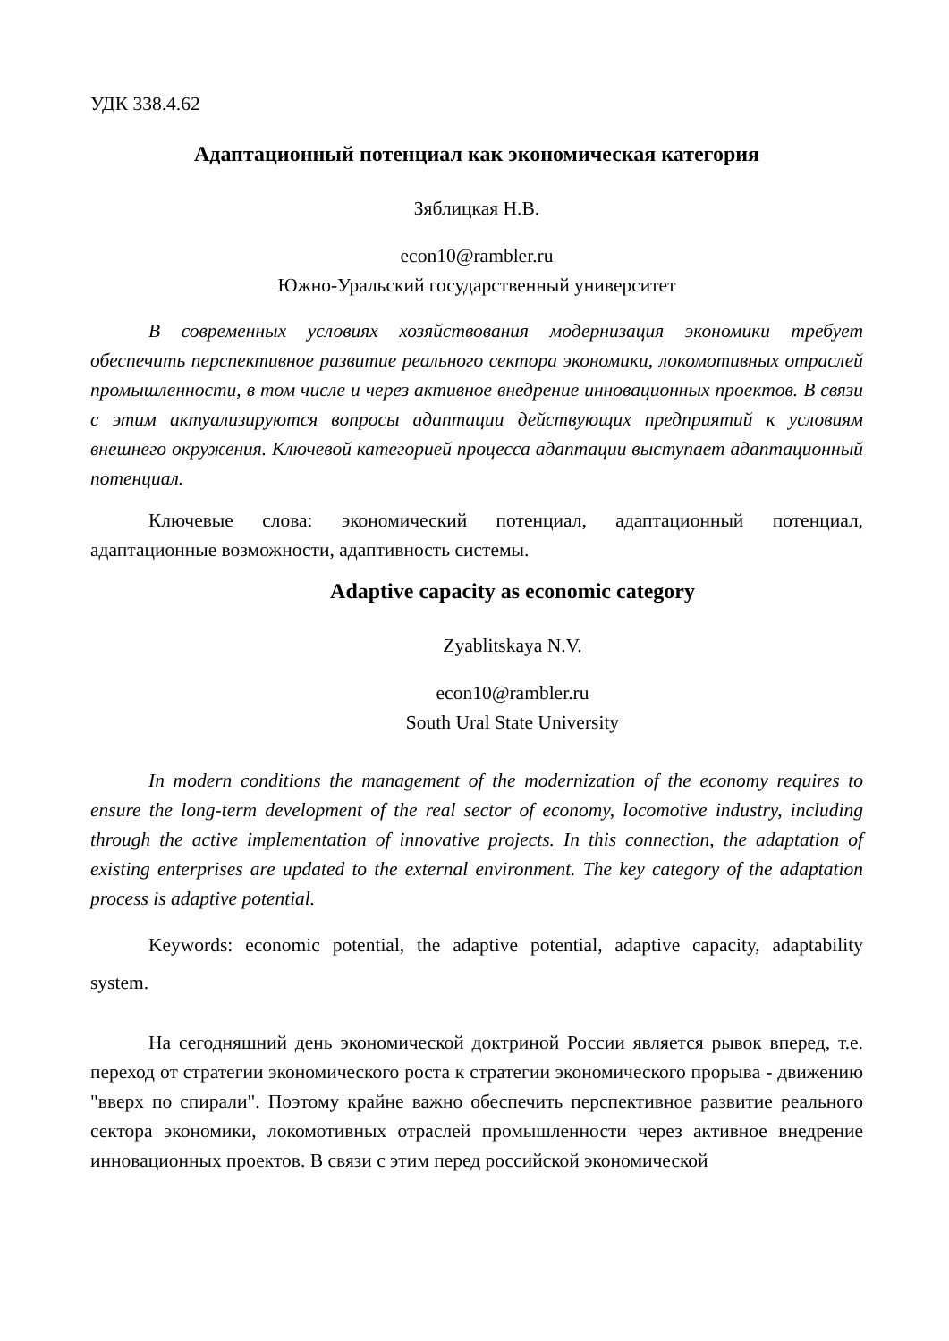УДК 338.4.62
Адаптационный потенциал как экономическая категория
Зяблицкая Н.В.
econ10@rambler.ru
Южно-Уральский государственный университет
В современных условиях хозяйствования модернизация экономики требует обеспечить перспективное развитие реального сектора экономики, локомотивных отраслей промышленности, в том числе и через активное внедрение инновационных проектов. В связи с этим актуализируются вопросы адаптации действующих предприятий к условиям внешнего окружения. Ключевой категорией процесса адаптации выступает адаптационный потенциал.
Ключевые слова: экономический потенциал, адаптационный потенциал, адаптационные возможности, адаптивность системы.
Adaptive capacity as economic category
Zyablitskaya N.V.
econ10@rambler.ru
South Ural State University
In modern conditions the management of the modernization of the economy requires to ensure the long-term development of the real sector of economy, locomotive industry, including through the active implementation of innovative projects. In this connection, the adaptation of existing enterprises are updated to the external environment. The key category of the adaptation process is adaptive potential.
Keywords: economic potential, the adaptive potential, adaptive capacity, adaptability system.
На сегодняшний день экономической доктриной России является рывок вперед, т.е. переход от стратегии экономического роста к стратегии экономического прорыва - движению "вверх по спирали". Поэтому крайне важно обеспечить перспективное развитие реального сектора экономики, локомотивных отраслей промышленности через активное внедрение инновационных проектов. В связи с этим перед российской экономической